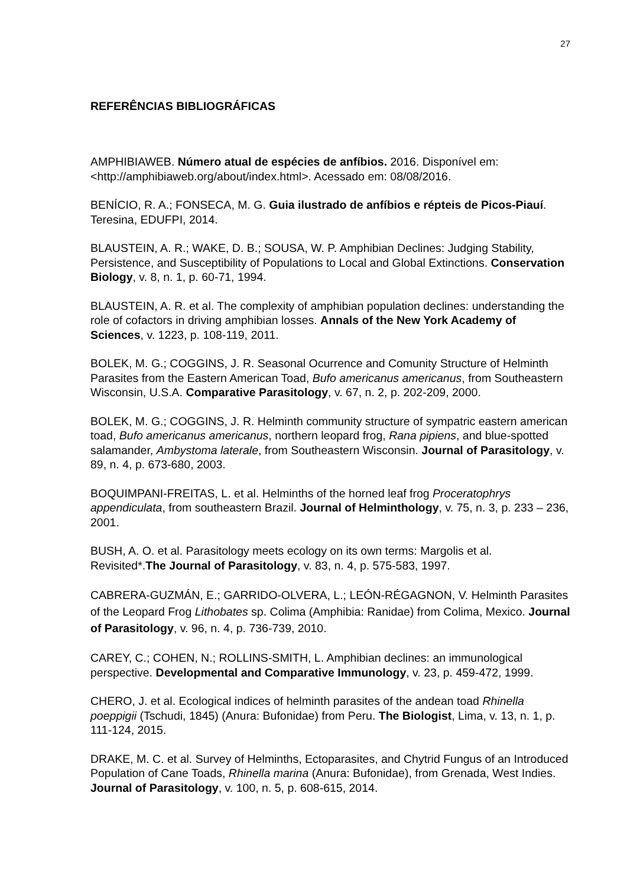27
REFERÊNCIAS BIBLIOGRÁFICAS
AMPHIBIAWEB. Número atual de espécies de anfíbios. 2016. Disponível em: <http://amphibiaweb.org/about/index.html>. Acessado em: 08/08/2016.
BENÍCIO, R. A.; FONSECA, M. G. Guia ilustrado de anfíbios e répteis de Picos-Piauí. Teresina, EDUFPI, 2014.
BLAUSTEIN, A. R.; WAKE, D. B.; SOUSA, W. P. Amphibian Declines: Judging Stability, Persistence, and Susceptibility of Populations to Local and Global Extinctions. Conservation Biology, v. 8, n. 1, p. 60-71, 1994.
BLAUSTEIN, A. R. et al. The complexity of amphibian population declines: understanding the role of cofactors in driving amphibian losses. Annals of the New York Academy of Sciences, v. 1223, p. 108-119, 2011.
BOLEK, M. G.; COGGINS, J. R. Seasonal Ocurrence and Comunity Structure of Helminth Parasites from the Eastern American Toad, Bufo americanus americanus, from Southeastern Wisconsin, U.S.A. Comparative Parasitology, v. 67, n. 2, p. 202-209, 2000.
BOLEK, M. G.; COGGINS, J. R. Helminth community structure of sympatric eastern american toad, Bufo americanus americanus, northern leopard frog, Rana pipiens, and blue-spotted salamander, Ambystoma laterale, from Southeastern Wisconsin. Journal of Parasitology, v. 89, n. 4, p. 673-680, 2003.
BOQUIMPANI-FREITAS, L. et al. Helminths of the horned leaf frog Proceratophrys appendiculata, from southeastern Brazil. Journal of Helminthology, v. 75, n. 3, p. 233 – 236, 2001.
BUSH, A. O. et al. Parasitology meets ecology on its own terms: Margolis et al. Revisited*.The Journal of Parasitology, v. 83, n. 4, p. 575-583, 1997.
CABRERA-GUZMÁN, E.; GARRIDO-OLVERA, L.; LEÓN-RÉGAGNON, V. Helminth Parasites of the Leopard Frog Lithobates sp. Colima (Amphibia: Ranidae) from Colima, Mexico. Journal of Parasitology, v. 96, n. 4, p. 736-739, 2010.
CAREY, C.; COHEN, N.; ROLLINS-SMITH, L. Amphibian declines: an immunological perspective. Developmental and Comparative Immunology, v. 23, p. 459-472, 1999.
CHERO, J. et al. Ecological indices of helminth parasites of the andean toad Rhinella poeppigii (Tschudi, 1845) (Anura: Bufonidae) from Peru. The Biologist, Lima, v. 13, n. 1, p. 111-124, 2015.
DRAKE, M. C. et al. Survey of Helminths, Ectoparasites, and Chytrid Fungus of an Introduced Population of Cane Toads, Rhinella marina (Anura: Bufonidae), from Grenada, West Indies. Journal of Parasitology, v. 100, n. 5, p. 608-615, 2014.